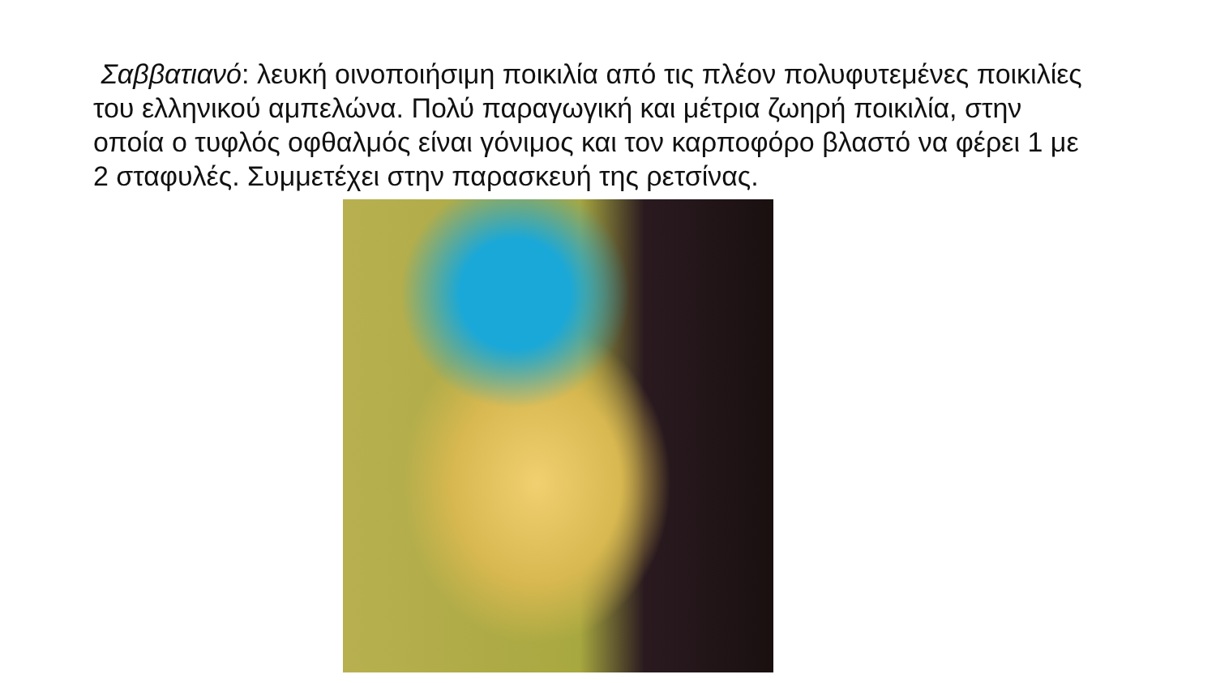Σαββατιανό: λευκή οινοποιήσιμη ποικιλία από τις πλέον πολυφυτεμένες ποικιλίες του ελληνικού αμπελώνα. Πολύ παραγωγική και μέτρια ζωηρή ποικιλία, στην οποία ο τυφλός οφθαλμός είναι γόνιμος και τον καρποφόρο βλαστό να φέρει 1 με 2 σταφυλές. Συμμετέχει στην παρασκευή της ρετσίνας.